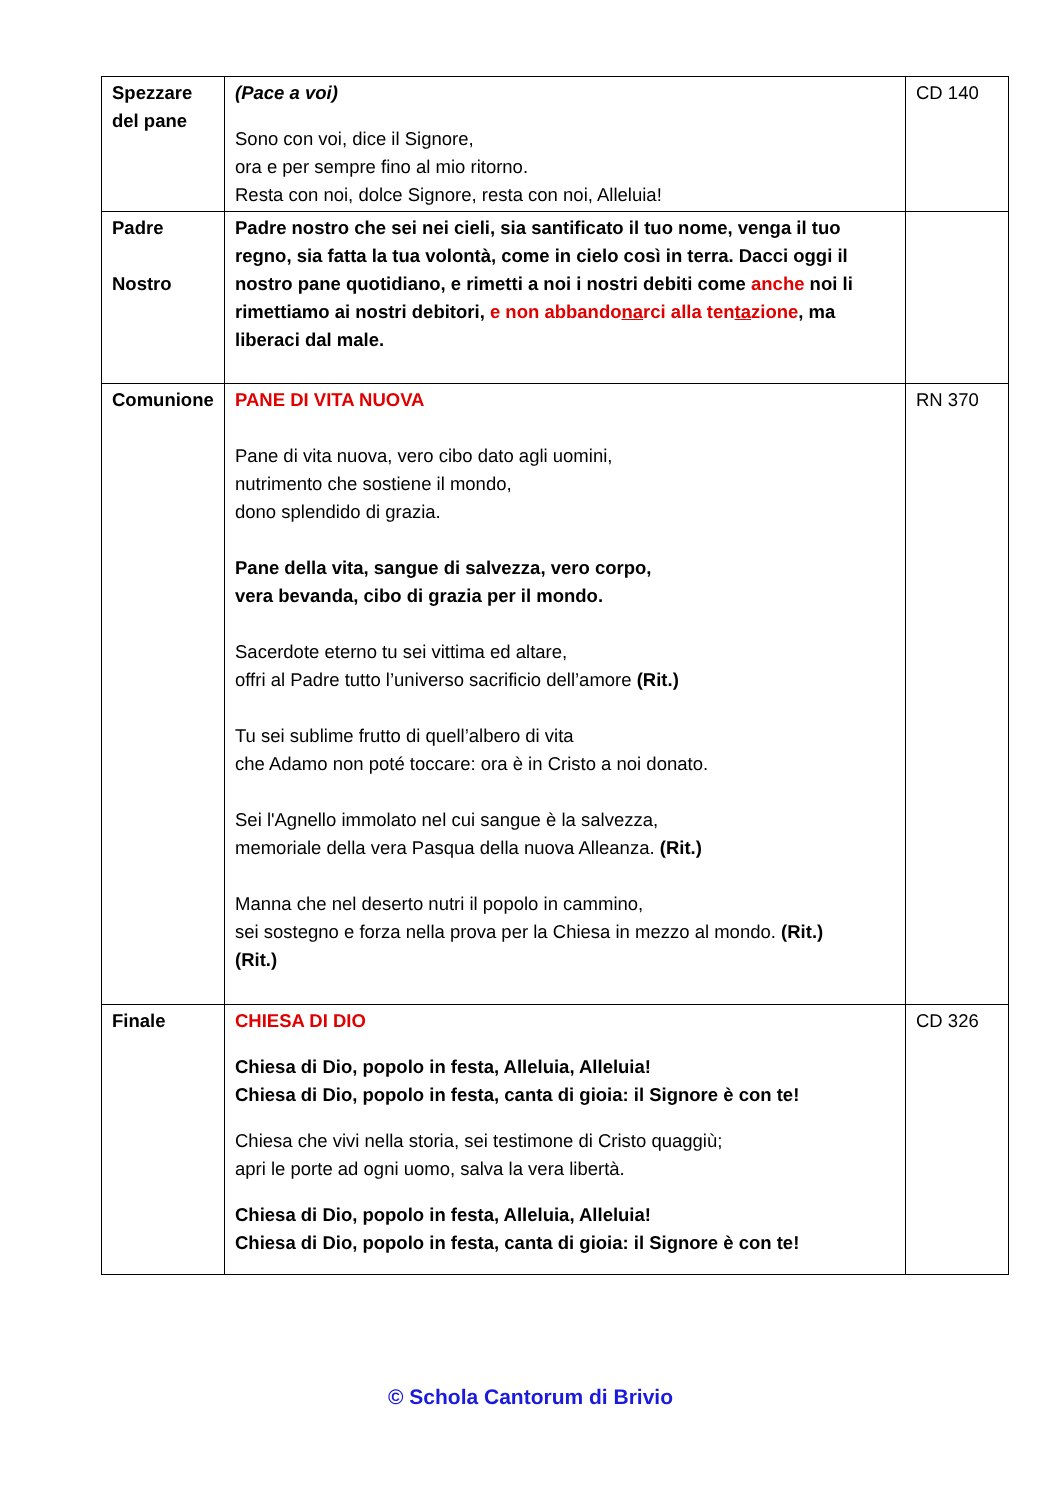| Spezzare del pane | (Pace a voi) Sono con voi, dice il Signore, ora e per sempre fino al mio ritorno. Resta con noi, dolce Signore, resta con noi, Alleluia! | CD 140 |
| Padre Nostro | Padre nostro che sei nei cieli, sia santificato il tuo nome, venga il tuo regno, sia fatta la tua volontà, come in cielo così in terra. Dacci oggi il nostro pane quotidiano, e rimetti a noi i nostri debiti come anche noi li rimettiamo ai nostri debitori, e non abbando na rci alla ten ta zione , ma liberaci dal male. | |
| Comunione | PANE DI VITA NUOVA Pane di vita nuova, vero cibo dato agli uomini, nutrimento che sostiene il mondo, dono splendido di grazia. Pane della vita, sangue di salvezza, vero corpo, vera bevanda, cibo di grazia per il mondo. Sacerdote eterno tu sei vittima ed altare, offri al Padre tutto l’universo sacrificio dell’amore (Rit.) Tu sei sublime frutto di quell’albero di vita che Adamo non poté toccare: ora è in Cristo a noi donato. Sei l'Agnello immolato nel cui sangue è la salvezza, memoriale della vera Pasqua della nuova Alleanza. (Rit.) Manna che nel deserto nutri il popolo in cammino, sei sostegno e forza nella prova per la Chiesa in mezzo al mondo. (Rit.) (Rit.) | RN 370 |
| Finale | CHIESA DI DIO Chiesa di Dio, popolo in festa, Alleluia, Alleluia! Chiesa di Dio, popolo in festa, canta di gioia: il Signore è con te! Chiesa che vivi nella storia, sei testimone di Cristo quaggiù; apri le porte ad ogni uomo, salva la vera libertà. Chiesa di Dio, popolo in festa, Alleluia, Alleluia! Chiesa di Dio, popolo in festa, canta di gioia: il Signore è con te! | CD 326 |
© Schola Cantorum di Brivio